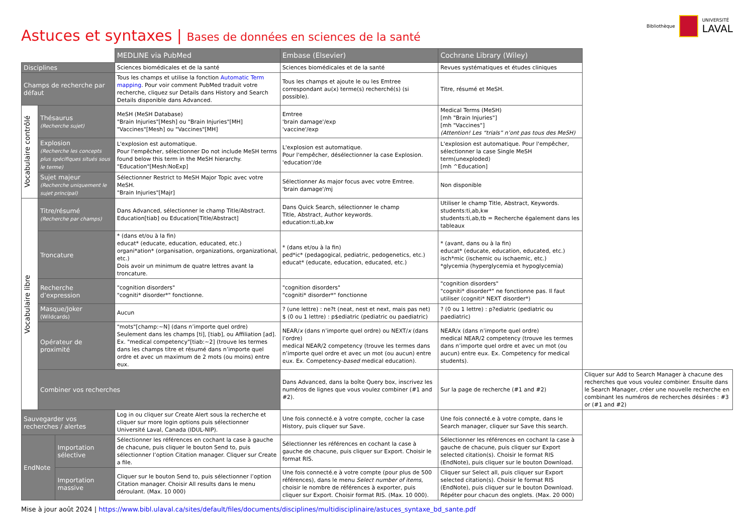Astuces et syntaxes | Bases de données en sciences de la santé
Bibliothèque
UNIVERSITÉ
LAVAL
| | | | MEDLINE via PubMed | Embase (Elsevier) | Cochrane Library (Wiley) | |
| Disciplines | | | Sciences biomédicales et de la santé | Sciences biomédicales et de la santé | Revues systématiques et études cliniques | |
| Champs de recherche par défaut | | | Tous les champs et utilise la fonction Automatic Term mapping . Pour voir comment PubMed traduit votre recherche, cliquez sur Details dans History and Search Details disponible dans Advanced. | Tous les champs et ajoute le ou les Emtree correspondant au(x) terme(s) recherché(s) (si possible). | Titre, résumé et MeSH. | |
| Vocabulaire contrôlé | Thésaurus (Recherche sujet) | | MeSH (MeSH Database) "Brain Injuries"[Mesh] ou "Brain Injuries"[MH] "Vaccines"[Mesh] ou "Vaccines"[MH] | Emtree 'brain damage'/exp 'vaccine'/exp | Medical Terms (MeSH) [mh "Brain Injuries"] [mh "Vaccines"] (Attention! Les “trials” n’ont pas tous des MeSH) | |
| | Explosion (Recherche les concepts plus spécifiques situés sous le terme) | | L'explosion est automatique. Pour l'empêcher, sélectionner Do not include MeSH terms found below this term in the MeSH hierarchy. "Education"[Mesh:NoExp] | L'explosion est automatique. Pour l'empêcher, désélectionner la case Explosion. 'education'/de | L'explosion est automatique. Pour l'empêcher, sélectionner la case Single MeSH term(unexploded) [mh ^Education] | |
| | Sujet majeur (Recherche uniquement le sujet principal) | | Sélectionner Restrict to MeSH Major Topic avec votre MeSH. "Brain Injuries"[Majr] | Sélectionner As major focus avec votre Emtree. 'brain damage'/mj | Non disponible | |
| Vocabulaire libre | Titre/résumé (Recherche par champs) | | Dans Advanced, sélectionner le champ Title/Abstract. Education[tiab] ou Education[Title/Abstract] | Dans Quick Search, sélectionner le champ Title, Abstract, Author keywords. education:ti,ab,kw | Utiliser le champ Title, Abstract, Keywords. students:ti,ab,kw students:ti,ab,tb = Recherche également dans les tableaux | |
| | Troncature | | * (dans et/ou à la fin) educat* (educate, education, educated, etc.) organi*ation* (organisation, organizations, organizational, etc.) Dois avoir un minimum de quatre lettres avant la troncature. | * (dans et/ou à la fin) ped*ic* (pedagogical, pediatric, pedogenetics, etc.) educat* (educate, education, educated, etc.) | * (avant, dans ou à la fin) educat* (educate, education, educated, etc.) isch*mic (ischemic ou ischaemic, etc.) *glycemia (hyperglycemia et hypoglycemia) | |
| | Recherche d’expression | | "cognition disorders" "cogniti* disorder*" fonctionne. | "cognition disorders" "cogniti* disorder*" fonctionne | "cognition disorders" "cogniti* disorder*" ne fonctionne pas. Il faut utiliser (cogniti* NEXT disorder*) | |
| | Masque/Joker (Wildcards) | | Aucun | ? (une lettre) : ne?t (neat, nest et next, mais pas net) $ (0 ou 1 lettre) : p$ediatric (pediatric ou paediatric) | ? (0 ou 1 lettre) : p?ediatric (pediatric ou paediatric) | |
| | Opérateur de proximité | | "mots"[champ:~N] (dans n’importe quel ordre) Seulement dans les champs [ti], [tiab], ou Affiliation [ad]. Ex. "medical competency"[tiab:~2] (trouve les termes dans les champs titre et résumé dans n’importe quel ordre et avec un maximum de 2 mots (ou moins) entre eux. | NEAR/ x (dans n’importe quel ordre) ou NEXT/ x (dans l’ordre) medical NEAR/2 competency (trouve les termes dans n’importe quel ordre et avec un mot (ou aucun) entre eux. Ex. Competency- based medical education). | NEAR/x (dans n’importe quel ordre) medical NEAR/2 competency (trouve les termes dans n’importe quel ordre et avec un mot (ou aucun) entre eux. Ex. Competency for medical students). | |
| | Combiner vos recherches | | | Dans Advanced, dans la boîte Query box, inscrivez les numéros de lignes que vous voulez combiner (#1 and #2). | Sur la page de recherche (#1 and #2) | Cliquer sur Add to Search Manager à chacune des recherches que vous voulez combiner. Ensuite dans le Search Manager, créer une nouvelle recherche en combinant les numéros de recherches désirées : #3 or (#1 and #2) |
| Sauvegarder vos recherches / alertes | | | Log in ou cliquer sur Create Alert sous la recherche et cliquer sur more login options puis sélectionner Université Laval, Canada (IDUL-NIP). | Une fois connecté.e à votre compte, cocher la case History, puis cliquer sur Save. | Une fois connecté.e à votre compte, dans le Search manager, cliquer sur Save this search. | |
| EndNote | | Importation sélective | Sélectionner les références en cochant la case à gauche de chacune, puis cliquer le bouton Send to, puis sélectionner l’option Citation manager. Cliquer sur Create a file. | Sélectionner les références en cochant la case à gauche de chacune, puis cliquer sur Export. Choisir le format RIS. | Sélectionner les références en cochant la case à gauche de chacune, puis cliquer sur Export selected citation(s). Choisir le format RIS (EndNote), puis cliquer sur le bouton Download. | |
| | | Importation massive | Cliquer sur le bouton Send to, puis sélectionner l’option Citation manager. Choisir All results dans le menu déroulant. (Max. 10 000) | Une fois connecté.e à votre compte (pour plus de 500 références), dans le menu Select number of items , choisir le nombre de références à exporter, puis cliquer sur Export. Choisir format RIS. (Max. 10 000). | Cliquer sur Select all, puis cliquer sur Export selected citation(s). Choisir le format RIS (EndNote), puis cliquer sur le bouton Download. Répéter pour chacun des onglets. (Max. 20 000) | |
Mise à jour août 2024 | https://www.bibl.ulaval.ca/sites/default/files/documents/disciplines/multidisciplinaire/astuces_syntaxe_bd_sante.pdf